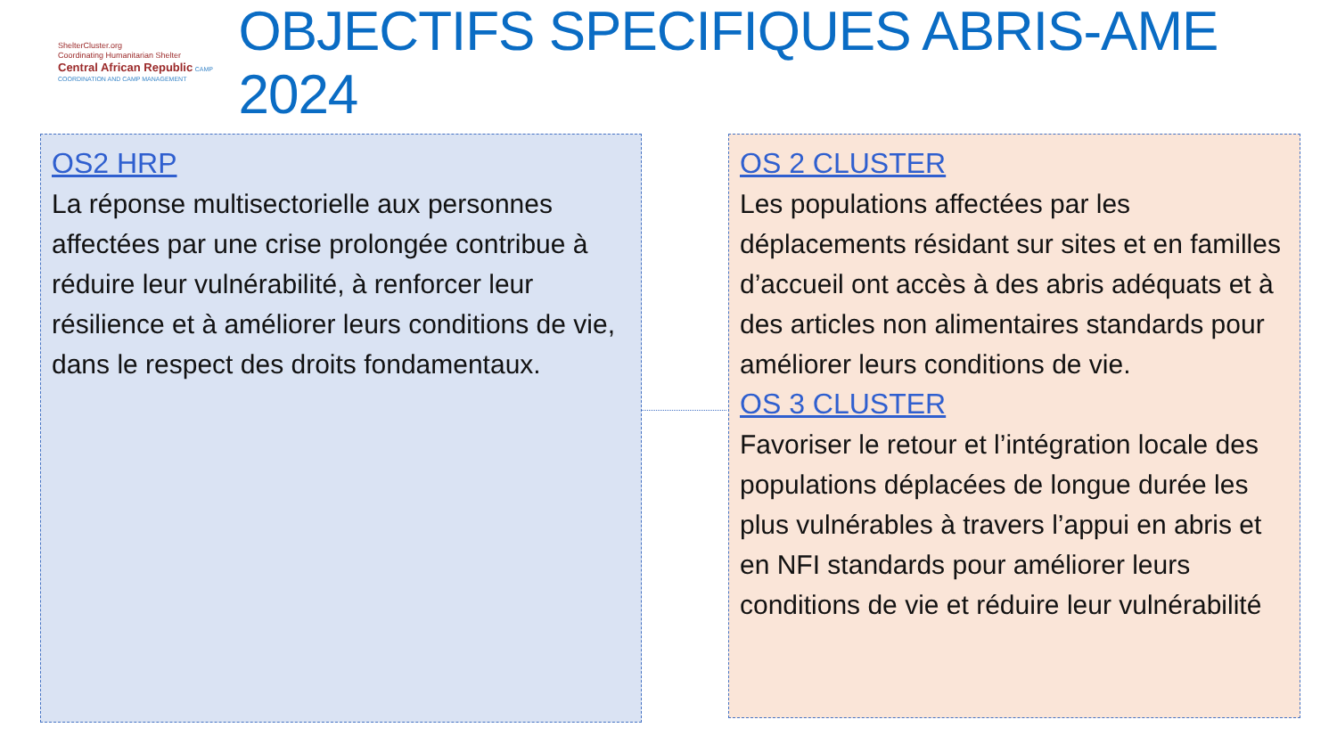ShelterCluster.org
Coordinating Humanitarian Shelter
Central African Republic CAMP COORDINATION AND CAMP MANAGEMENT
OBJECTIFS SPECIFIQUES ABRIS-AME 2024
OS2 HRP
La réponse multisectorielle aux personnes affectées par une crise prolongée contribue à réduire leur vulnérabilité, à renforcer leur résilience et à améliorer leurs conditions de vie, dans le respect des droits fondamentaux.
OS 2 CLUSTER
Les populations affectées par les déplacements résidant sur sites et en familles d’accueil ont accès à des abris adéquats et à des articles non alimentaires standards pour améliorer leurs conditions de vie.
OS 3 CLUSTER
Favoriser le retour et l’intégration locale des populations déplacées de longue durée les plus vulnérables à travers l’appui en abris et en NFI standards pour améliorer leurs conditions de vie et réduire leur vulnérabilité